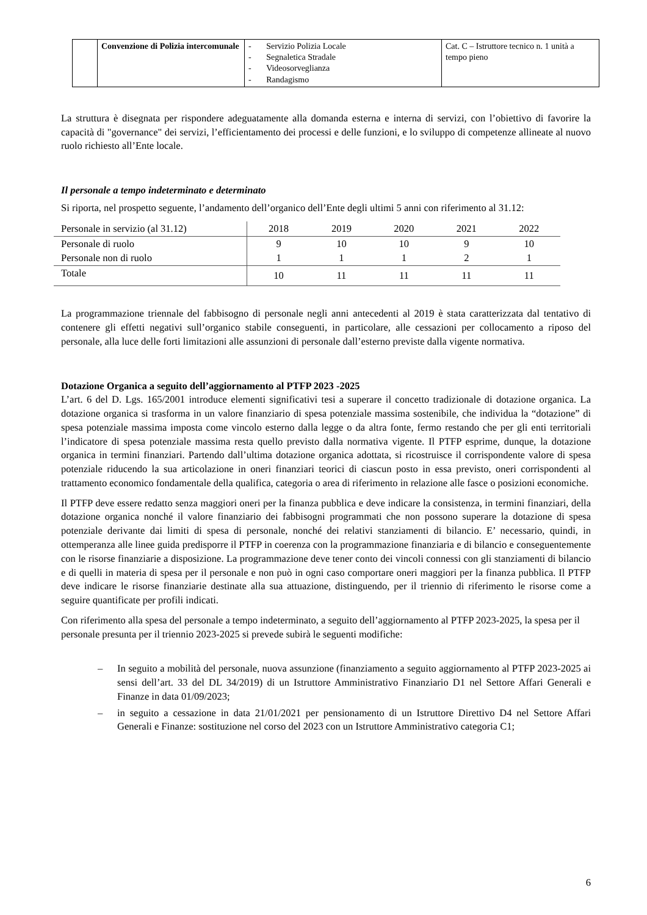| | Convenzione di Polizia intercomunale | - Servizio Polizia Locale - Segnaletica Stradale - Videosorveglianza - Randagismo | Cat. C – Istruttore tecnico n. 1 unità a tempo pieno |
La struttura è disegnata per rispondere adeguatamente alla domanda esterna e interna di servizi, con l’obiettivo di favorire la capacità di "governance" dei servizi, l’efficientamento dei processi e delle funzioni, e lo sviluppo di competenze allineate al nuovo ruolo richiesto all’Ente locale.
Il personale a tempo indeterminato e determinato
Si riporta, nel prospetto seguente, l’andamento dell’organico dell’Ente degli ultimi 5 anni con riferimento al 31.12:
| Personale in servizio (al 31.12) | 2018 | 2019 | 2020 | 2021 | 2022 |
| Personale di ruolo | 9 | 10 | 10 | 9 | 10 |
| Personale non di ruolo | 1 | 1 | 1 | 2 | 1 |
| Totale | 10 | 11 | 11 | 11 | 11 |
La programmazione triennale del fabbisogno di personale negli anni antecedenti al 2019 è stata caratterizzata dal tentativo di contenere gli effetti negativi sull’organico stabile conseguenti, in particolare, alle cessazioni per collocamento a riposo del personale, alla luce delle forti limitazioni alle assunzioni di personale dall’esterno previste dalla vigente normativa.
Dotazione Organica a seguito dell’aggiornamento al PTFP 2023 -2025
L’art. 6 del D. Lgs. 165/2001 introduce elementi significativi tesi a superare il concetto tradizionale di dotazione organica. La dotazione organica si trasforma in un valore finanziario di spesa potenziale massima sostenibile, che individua la “dotazione” di spesa potenziale massima imposta come vincolo esterno dalla legge o da altra fonte, fermo restando che per gli enti territoriali l’indicatore di spesa potenziale massima resta quello previsto dalla normativa vigente. Il PTFP esprime, dunque, la dotazione organica in termini finanziari. Partendo dall’ultima dotazione organica adottata, si ricostruisce il corrispondente valore di spesa potenziale riducendo la sua articolazione in oneri finanziari teorici di ciascun posto in essa previsto, oneri corrispondenti al trattamento economico fondamentale della qualifica, categoria o area di riferimento in relazione alle fasce o posizioni economiche.
Il PTFP deve essere redatto senza maggiori oneri per la finanza pubblica e deve indicare la consistenza, in termini finanziari, della dotazione organica nonché il valore finanziario dei fabbisogni programmati che non possono superare la dotazione di spesa potenziale derivante dai limiti di spesa di personale, nonché dei relativi stanziamenti di bilancio. E’ necessario, quindi, in ottemperanza alle linee guida predisporre il PTFP in coerenza con la programmazione finanziaria e di bilancio e conseguentemente con le risorse finanziarie a disposizione. La programmazione deve tener conto dei vincoli connessi con gli stanziamenti di bilancio e di quelli in materia di spesa per il personale e non può in ogni caso comportare oneri maggiori per la finanza pubblica. Il PTFP deve indicare le risorse finanziarie destinate alla sua attuazione, distinguendo, per il triennio di riferimento le risorse come a seguire quantificate per profili indicati.
Con riferimento alla spesa del personale a tempo indeterminato, a seguito dell’aggiornamento al PTFP 2023-2025, la spesa per il personale presunta per il triennio 2023-2025 si prevede subirà le seguenti modifiche:
– In seguito a mobilità del personale, nuova assunzione (finanziamento a seguito aggiornamento al PTFP 2023-2025 ai sensi dell’art. 33 del DL 34/2019) di un Istruttore Amministrativo Finanziario D1 nel Settore Affari Generali e Finanze in data 01/09/2023;
– in seguito a cessazione in data 21/01/2021 per pensionamento di un Istruttore Direttivo D4 nel Settore Affari Generali e Finanze: sostituzione nel corso del 2023 con un Istruttore Amministrativo categoria C1;
6